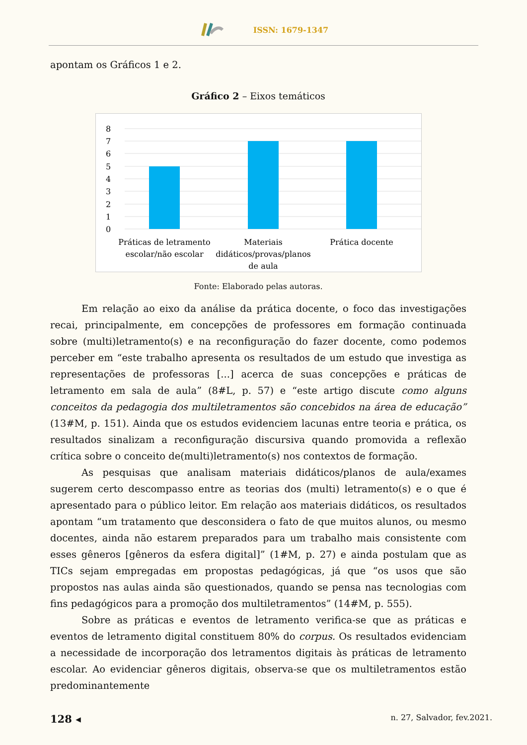ISSN: 1679-1347
apontam os Gráficos 1 e 2.
Gráfico 2 – Eixos temáticos
8
7
6
5
4
3
2
1
0
Práticas de letramento
escolar/não escolar
Materiais
didáticos/provas/planos
de aula
Prática docente
Fonte: Elaborado pelas autoras.
Em relação ao eixo da análise da prática docente, o foco das investigações recai, principalmente, em concepções de professores em formação continuada sobre (multi)letramento(s) e na reconfiguração do fazer docente, como podemos perceber em “este trabalho apresenta os resultados de um estudo que investiga as representações de professoras [...] acerca de suas concepções e práticas de letramento em sala de aula” (8#L, p. 57) e “este artigo discute como alguns conceitos da pedagogia dos multiletramentos são concebidos na área de educação” (13#M, p. 151). Ainda que os estudos evidenciem lacunas entre teoria e prática, os resultados sinalizam a reconfiguração discursiva quando promovida a reflexão crítica sobre o conceito de(multi)letramento(s) nos contextos de formação.
As pesquisas que analisam materiais didáticos/planos de aula/exames sugerem certo descompasso entre as teorias dos (multi) letramento(s) e o que é apresentado para o público leitor. Em relação aos materiais didáticos, os resultados apontam “um tratamento que desconsidera o fato de que muitos alunos, ou mesmo docentes, ainda não estarem preparados para um trabalho mais consistente com esses gêneros [gêneros da esfera digital]” (1#M, p. 27) e ainda postulam que as TICs sejam empregadas em propostas pedagógicas, já que “os usos que são propostos nas aulas ainda são questionados, quando se pensa nas tecnologias com fins pedagógicos para a promoção dos multiletramentos” (14#M, p. 555).
Sobre as práticas e eventos de letramento verifica-se que as práticas e eventos de letramento digital constituem 80% do corpus. Os resultados evidenciam a necessidade de incorporação dos letramentos digitais às práticas de letramento escolar. Ao evidenciar gêneros digitais, observa-se que os multiletramentos estão predominantemente
128 ◂ n. 27, Salvador, fev.2021.